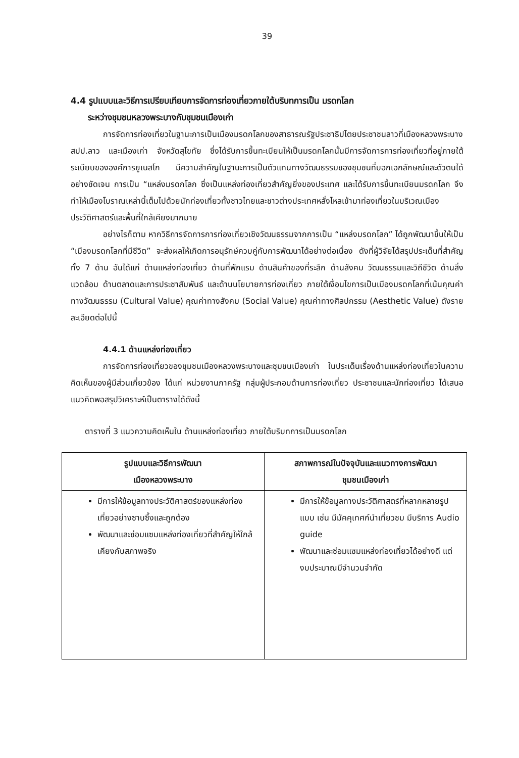39
4.4 รูปแบบและวิธีการเปรียบเทียบการจัดการท่องเที่ยวภายใต้บริบทการเป็น มรดกโลก
ระหว่างชุมชนหลวงพระบางกับชุมชนเมืองเก่า
การจัดการท่องเที่ยวในฐานะการเป็นเมืองมรดกโลกของสาธารณรัฐประชาธิปไตยประชาชนลาวที่เมืองหลวงพระบาง สปป.ลาว และเมืองเก่า จังหวัดสุโขทัย ซึ่งได้รับการขึ้นทะเบียนให้เป็นมรดกโลกนั้นมีการจัดการการท่องเที่ยวที่อยู่ภายใต้ระเบียบขององค์การยูเนสโก มีความสำคัญในฐานะการเป็นตัวแทนทางวัฒนธรรมของชุมชนที่บอกเอกลักษณ์และตัวตนได้อย่างชัดเจน การเป็น “แหล่งมรดกโลก ซึ่งเป็นแหล่งท่องเที่ยวสำคัญยิ่งของประเทศ และได้รับการขึ้นทะเบียนมรดกโลก จึงทำให้เมืองโบราณเหล่านี้เต็มไปด้วยนักท่องเที่ยวทั้งชาวไทยและชาวต่างประเทศหลั่งไหลเข้ามาท่องเที่ยวในบริเวณเมืองประวัติศาสตร์และพื้นที่ใกล้เคียงมากมาย
อย่างไรก็ตาม หากวิธีการจัดการการท่องเที่ยวเชิงวัฒนธรรมจากการเป็น “แหล่งมรดกโลก” ได้ถูกพัฒนาขึ้นให้เป็น “เมืองมรดกโลกที่มีชีวิต” จะส่งผลให้เกิดการอนุรักษ์ควบคู่กับการพัฒนาได้อย่างต่อเนื่อง ดังที่ผู้วิจัยได้สรุปประเด็นที่สำคัญทั้ง 7 ด้าน อันได้แก่ ด้านแหล่งท่องเที่ยว ด้านที่พักแรม ด้านสินค้าของที่ระลึก ด้านสังคม วัฒนธรรมและวิถีชีวิต ด้านสิ่งแวดล้อม ด้านตลาดและการประชาสัมพันธ์ และด้านนโยบายการท่องเที่ยว ภายใต้เงื่อนไขการเป็นเมืองมรดกโลกที่เน้นคุณค่าทางวัฒนธรรม (Cultural Value) คุณค่าทางสังคม (Social Value) คุณค่าทางศิลปกรรม (Aesthetic Value) ดังรายละเอียดต่อไปนี้
4.4.1 ด้านแหล่งท่องเที่ยว
การจัดการท่องเที่ยวของชุมชนเมืองหลวงพระบางและชุมชนเมืองเก่า ในประเด็นเรื่องด้านแหล่งท่องเที่ยวในความคิดเห็นของผู้มีส่วนเกี่ยวข้อง ได้แก่ หน่วยงานภาครัฐ กลุ่มผู้ประกอบด้านการท่องเที่ยว ประชาชนและนักท่องเที่ยว ได้เสนอแนวคิดพอสรุปวิเคราะห์เป็นตารางได้ดังนี้
ตารางที่ 3 แนวความคิดเห็นใน ด้านแหล่งท่องเที่ยว ภายใต้บริบทการเป็นมรดกโลก
| รูปแบบและวิธีการพัฒนา เมืองหลวงพระบาง | สภาพการณ์ในปัจจุบันและแนวทางการพัฒนา ชุมชนเมืองเก่า |
| --- | --- |
| มีการให้ข้อมูลทางประวัติศาสตร์ของแหล่งท่องเที่ยวอย่างซาบซึ้งและถูกต้อง พัฒนาและซ่อมแซมแหล่งท่องเที่ยวที่สำคัญให้ใกล้เคียงกับสภาพจริง | มีการให้ข้อมูลทางประวัติศาสตร์ที่หลากหลายรูปแบบ เช่น มีมัคคุเทศก์นำเที่ยวชม มีบริการ Audio guide พัฒนาและซ่อมแซมแหล่งท่องเที่ยวได้อย่างดี แต่งบประมาณมีจำนวนจำกัด |